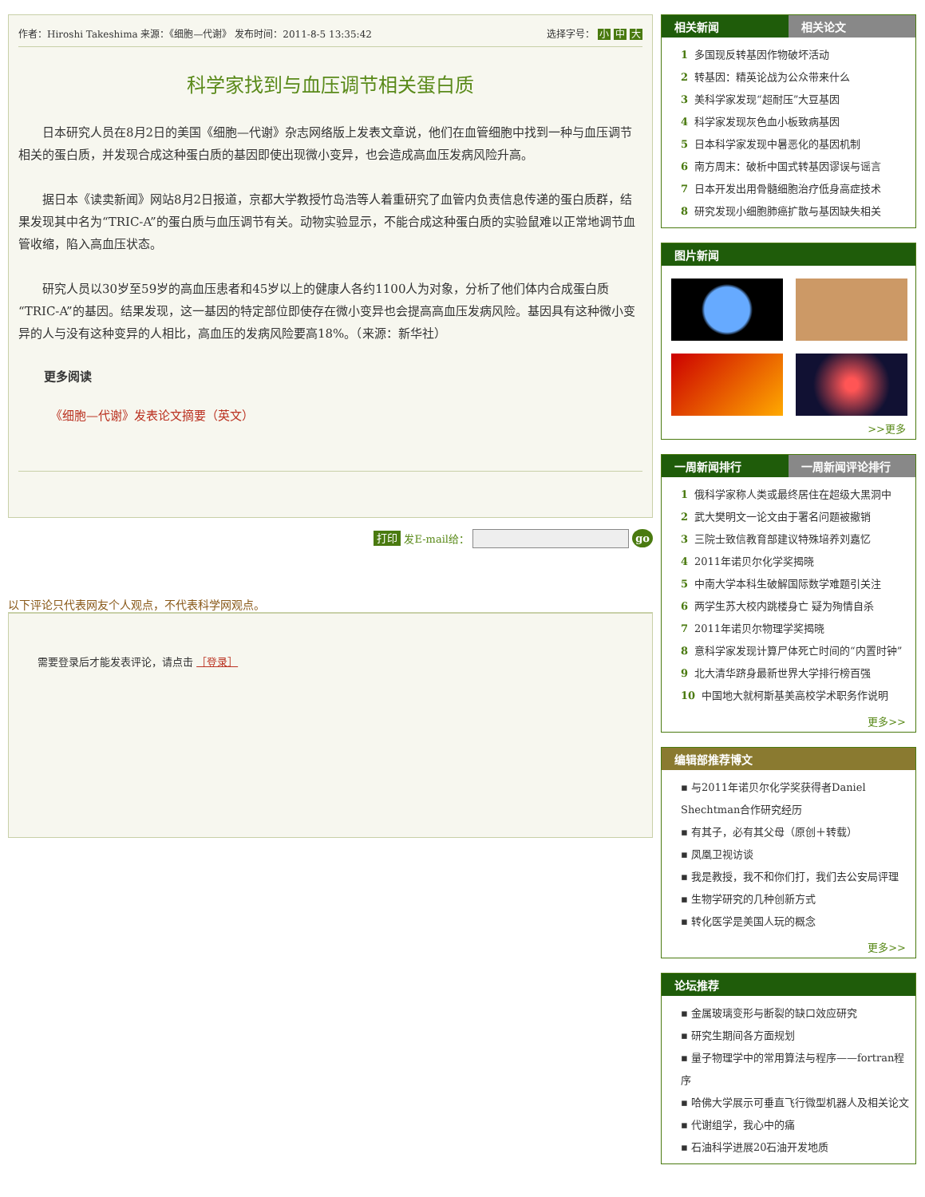作者：Hiroshi Takeshima 来源：《细胞—代谢》 发布时间：2011-8-5 13:35:42 选择字号： 小 中 大
科学家找到与血压调节相关蛋白质
日本研究人员在8月2日的美国《细胞—代谢》杂志网络版上发表文章说，他们在血管细胞中找到一种与血压调节相关的蛋白质，并发现合成这种蛋白质的基因即使出现微小变异，也会造成高血压发病风险升高。
据日本《读卖新闻》网站8月2日报道，京都大学教授竹岛浩等人着重研究了血管内负责信息传递的蛋白质群，结果发现其中名为“TRIC-A”的蛋白质与血压调节有关。动物实验显示，不能合成这种蛋白质的实验鼠难以正常地调节血管收缩，陷入高血压状态。
研究人员以30岁至59岁的高血压患者和45岁以上的健康人各约1100人为对象，分析了他们体内合成蛋白质“TRIC-A”的基因。结果发现，这一基因的特定部位即使存在微小变异也会提高高血压发病风险。基因具有这种微小变异的人与没有这种变异的人相比，高血压的发病风险要高18%。（来源：新华社）
更多阅读
《细胞—代谢》发表论文摘要（英文）
打印 发E-mail给： go
以下评论只代表网友个人观点，不代表科学网观点。
需要登录后才能发表评论，请点击 ［登录］
相关新闻 相关论文
1 多国现反转基因作物破坏活动
2 转基因：精英论战为公众带来什么
3 美科学家发现“超耐压”大豆基因
4 科学家发现灰色血小板致病基因
5 日本科学家发现中暑恶化的基因机制
6 南方周末：破析中国式转基因谬误与谣言
7 日本开发出用骨髓细胞治疗低身高症技术
8 研究发现小细胞肺癌扩散与基因缺失相关
图片新闻
>>更多
一周新闻排行 一周新闻评论排行
1 俄科学家称人类或最终居住在超级大黑洞中
2 武大樊明文一论文由于署名问题被撤销
3 三院士致信教育部建议特殊培养刘嘉忆
4 2011年诺贝尔化学奖揭晓
5 中南大学本科生破解国际数学难题引关注
6 两学生苏大校内跳楼身亡 疑为殉情自杀
7 2011年诺贝尔物理学奖揭晓
8 意科学家发现计算尸体死亡时间的“内置时钟”
9 北大清华跻身最新世界大学排行榜百强
10 中国地大就柯斯基美高校学术职务作说明
更多>>
编辑部推荐博文
▪ 与2011年诺贝尔化学奖获得者Daniel Shechtman合作研究经历
▪ 有其子，必有其父母（原创＋转载）
▪ 凤凰卫视访谈
▪ 我是教授，我不和你们打，我们去公安局评理
▪ 生物学研究的几种创新方式
▪ 转化医学是美国人玩的概念
更多>>
论坛推荐
▪ 金属玻璃变形与断裂的缺口效应研究
▪ 研究生期间各方面规划
▪ 量子物理学中的常用算法与程序——fortran程序
▪ 哈佛大学展示可垂直飞行微型机器人及相关论文
▪ 代谢组学，我心中的痛
▪ 石油科学进展20石油开发地质